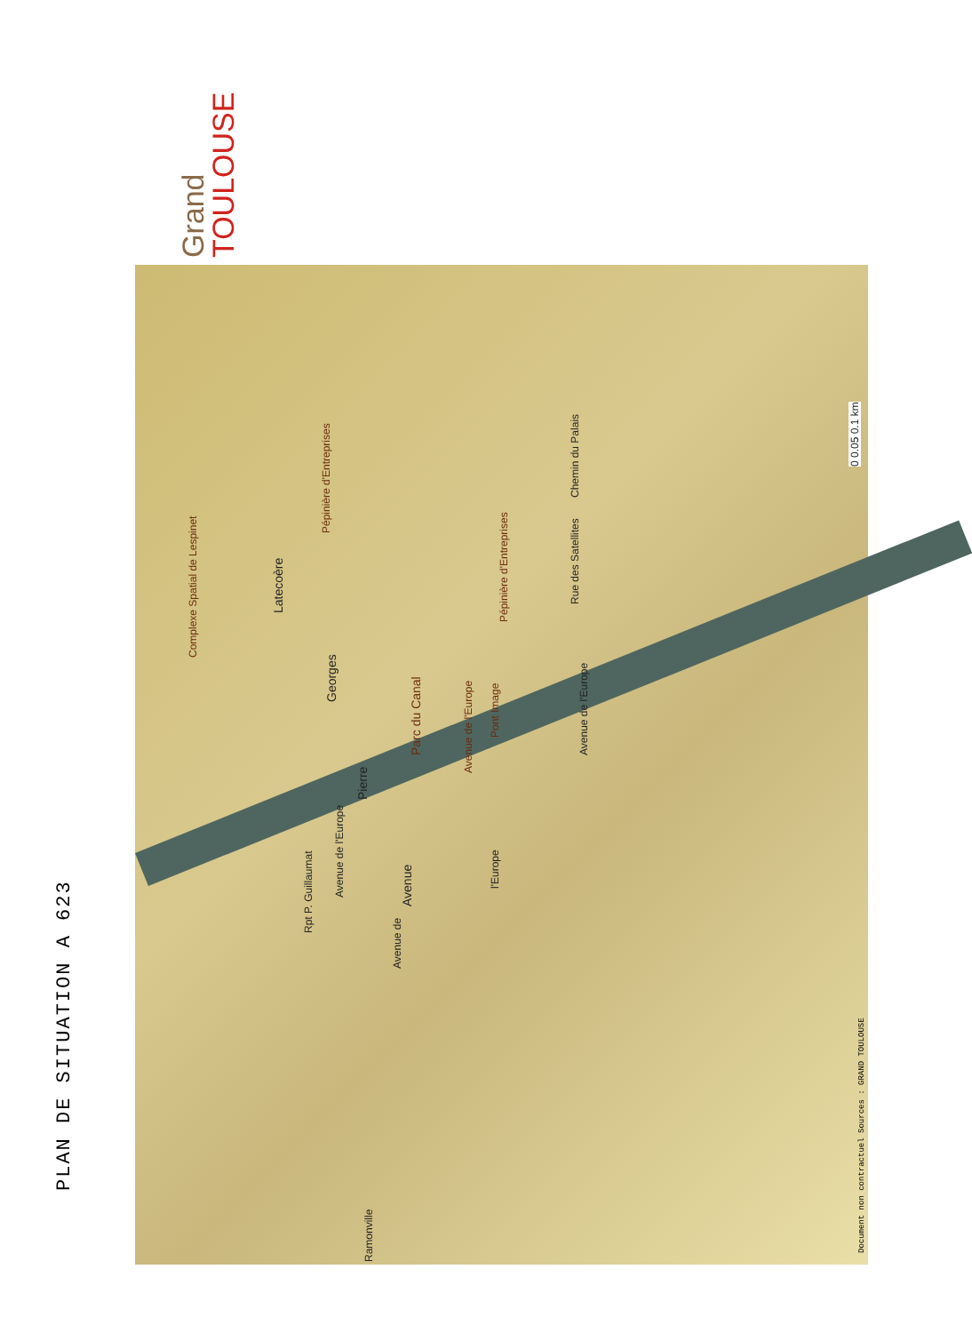PLAN DE SITUATION A 623
Grand
TOULOUSE
Parc du Canal
Latecoère
Georges
Pierre
Avenue
Complexe Spatial de Lespinet
Pépinière d'Entreprises
Pépinière d'Entreprises
Pont Image
Avenue de l'Europe
Avenue de l'Europe
Rpt P. Guillaumat
Avenue de
Avenue de l'Europe
l'Europe
Rue des Satellites
Chemin du Palais
Ramonville
0 0.05 0.1 km
Document non contractuel Sources : GRAND TOULOUSE